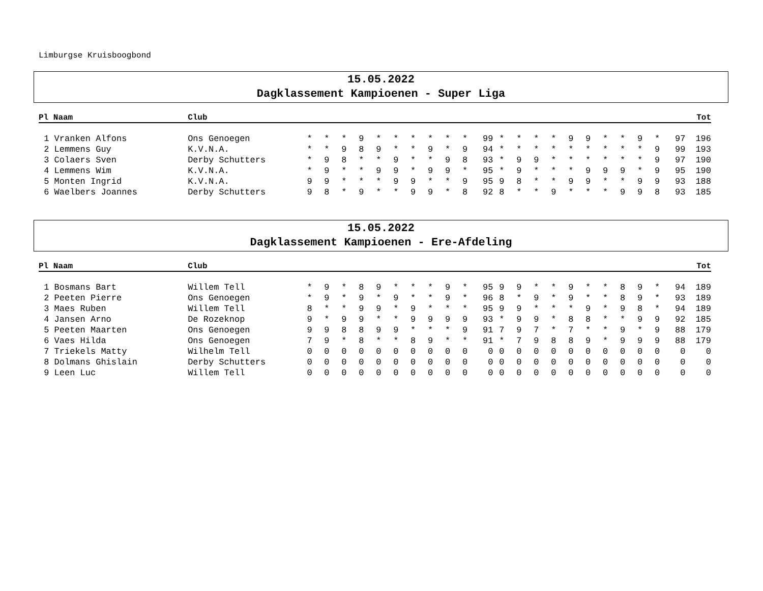Limburgse Kruisboogbond
15.05.2022
Dagklassement Kampioenen - Super Liga
| Pl Naam | Club | | | | | | | | | | | | | | | | | | | | | | | Tot |
| --- | --- | --- | --- | --- | --- | --- | --- | --- | --- | --- | --- | --- | --- | --- | --- | --- | --- | --- | --- | --- | --- | --- | --- | --- |
| 1 Vranken Alfons | Ons Genoegen | * | * | * | 9 | * | * | * | * | * | * | 99 | * | * | * | * | 9 | 9 | * | * | 9 | * | 97 | 196 |
| 2 Lemmens Guy | K.V.N.A. | * | * | 9 | 8 | 9 | * | * | 9 | * | 9 | 94 | * | * | * | * | * | * | * | * | * | 9 | 99 | 193 |
| 3 Colaers Sven | Derby Schutters | * | 9 | 8 | * | * | 9 | * | * | 9 | 8 | 93 | * | 9 | 9 | * | * | * | * | * | * | 9 | 97 | 190 |
| 4 Lemmens Wim | K.V.N.A. | * | 9 | * | * | 9 | 9 | * | 9 | 9 | * | 95 | * | 9 | * | * | * | 9 | 9 | 9 | * | 9 | 95 | 190 |
| 5 Monten Ingrid | K.V.N.A. | 9 | 9 | * | * | * | 9 | 9 | * | * | 9 | 95 | 9 | 8 | * | * | 9 | 9 | * | * | 9 | 9 | 93 | 188 |
| 6 Waelbers Joannes | Derby Schutters | 9 | 8 | * | 9 | * | * | 9 | 9 | * | 8 | 92 | 8 | * | * | 9 | * | * | * | 9 | 9 | 8 | 93 | 185 |
15.05.2022
Dagklassement Kampioenen - Ere-Afdeling
| Pl Naam | Club | | | | | | | | | | | | | | | | | | | | | | | Tot |
| --- | --- | --- | --- | --- | --- | --- | --- | --- | --- | --- | --- | --- | --- | --- | --- | --- | --- | --- | --- | --- | --- | --- | --- | --- |
| 1 Bosmans Bart | Willem Tell | * | 9 | * | 8 | 9 | * | * | * | 9 | * | 95 | 9 | 9 | * | * | 9 | * | * | 8 | 9 | * | 94 | 189 |
| 2 Peeten Pierre | Ons Genoegen | * | 9 | * | 9 | * | 9 | * | * | 9 | * | 96 | 8 | * | 9 | * | 9 | * | * | 8 | 9 | * | 93 | 189 |
| 3 Maes Ruben | Willem Tell | 8 | * | * | 9 | 9 | * | 9 | * | * | * | 95 | 9 | 9 | * | * | * | 9 | * | 9 | 8 | * | 94 | 189 |
| 4 Jansen Arno | De Rozeknop | 9 | * | 9 | 9 | * | * | 9 | 9 | 9 | 9 | 93 | * | 9 | 9 | * | 8 | 8 | * | * | 9 | 9 | 92 | 185 |
| 5 Peeten Maarten | Ons Genoegen | 9 | 9 | 8 | 8 | 9 | 9 | * | * | * | 9 | 91 | 7 | 9 | 7 | * | 7 | * | * | 9 | * | 9 | 88 | 179 |
| 6 Vaes Hilda | Ons Genoegen | 7 | 9 | * | 8 | * | * | 8 | 9 | * | * | 91 | * | 7 | 9 | 8 | 8 | 9 | * | 9 | 9 | 9 | 88 | 179 |
| 7 Triekels Matty | Wilhelm Tell | 0 | 0 | 0 | 0 | 0 | 0 | 0 | 0 | 0 | 0 | 0 | 0 | 0 | 0 | 0 | 0 | 0 | 0 | 0 | 0 | 0 | 0 | 0 |
| 8 Dolmans Ghislain | Derby Schutters | 0 | 0 | 0 | 0 | 0 | 0 | 0 | 0 | 0 | 0 | 0 | 0 | 0 | 0 | 0 | 0 | 0 | 0 | 0 | 0 | 0 | 0 | 0 |
| 9 Leen Luc | Willem Tell | 0 | 0 | 0 | 0 | 0 | 0 | 0 | 0 | 0 | 0 | 0 | 0 | 0 | 0 | 0 | 0 | 0 | 0 | 0 | 0 | 0 | 0 | 0 |